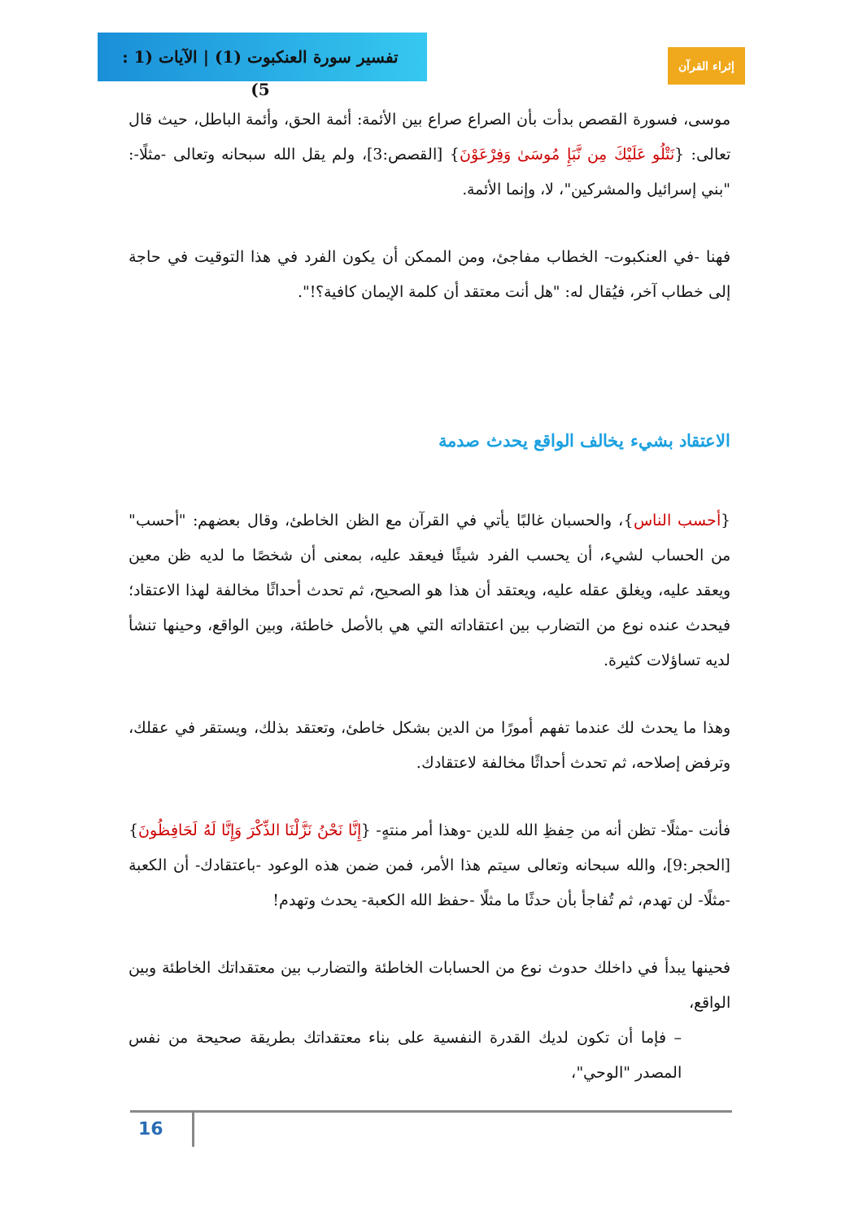تفسير سورة العنكبوت (1) | الآيات (1 : 5)
إثراء القرآن
موسى، فسورة القصص بدأت بأن الصراع صراع بين الأئمة: أئمة الحق، وأئمة الباطل، حيث قال تعالى: {نَتْلُو عَلَيْكَ مِن نَّبَإِ مُوسَىٰ وَفِرْعَوْنَ} [القصص:3]، ولم يقل الله سبحانه وتعالى -مثلًا-: "بني إسرائيل والمشركين"، لا، وإنما الأئمة.
فهنا -في العنكبوت- الخطاب مفاجئ، ومن الممكن أن يكون الفرد في هذا التوقيت في حاجة إلى خطاب آخر، فيُقال له: "هل أنت معتقد أن كلمة الإيمان كافية؟!".
الاعتقاد بشيء يخالف الواقع يحدث صدمة
{أحسب الناس}، والحسبان غالبًا يأتي في القرآن مع الظن الخاطئ، وقال بعضهم: "أحسب" من الحساب لشيء، أن يحسب الفرد شيئًا فيعقد عليه، بمعنى أن شخصًا ما لديه ظن معين ويعقد عليه، ويغلق عقله عليه، ويعتقد أن هذا هو الصحيح، ثم تحدث أحداثًا مخالفة لهذا الاعتقاد؛ فيحدث عنده نوع من التضارب بين اعتقاداته التي هي بالأصل خاطئة، وبين الواقع، وحينها تنشأ لديه تساؤلات كثيرة.
وهذا ما يحدث لك عندما تفهم أمورًا من الدين بشكل خاطئ، وتعتقد بذلك، ويستقر في عقلك، وترفض إصلاحه، ثم تحدث أحداثًا مخالفة لاعتقادك.
فأنت -مثلًا- تظن أنه من حِفظِ الله للدين -وهذا أمر منتهٍ- {إِنَّا نَحْنُ نَزَّلْنَا الذِّكْرَ وَإِنَّا لَهُ لَحَافِظُونَ} [الحجر:9]، والله سبحانه وتعالى سيتم هذا الأمر، فمن ضمن هذه الوعود -باعتقادك- أن الكعبة -مثلًا- لن تهدم، ثم تُفاجأ بأن حدثًا ما مثلًا -حفظ الله الكعبة- يحدث وتهدم!
فحينها يبدأ في داخلك حدوث نوع من الحسابات الخاطئة والتضارب بين معتقداتك الخاطئة وبين الواقع،
– فإما أن تكون لديك القدرة النفسية على بناء معتقداتك بطريقة صحيحة من نفس المصدر "الوحي"،
16